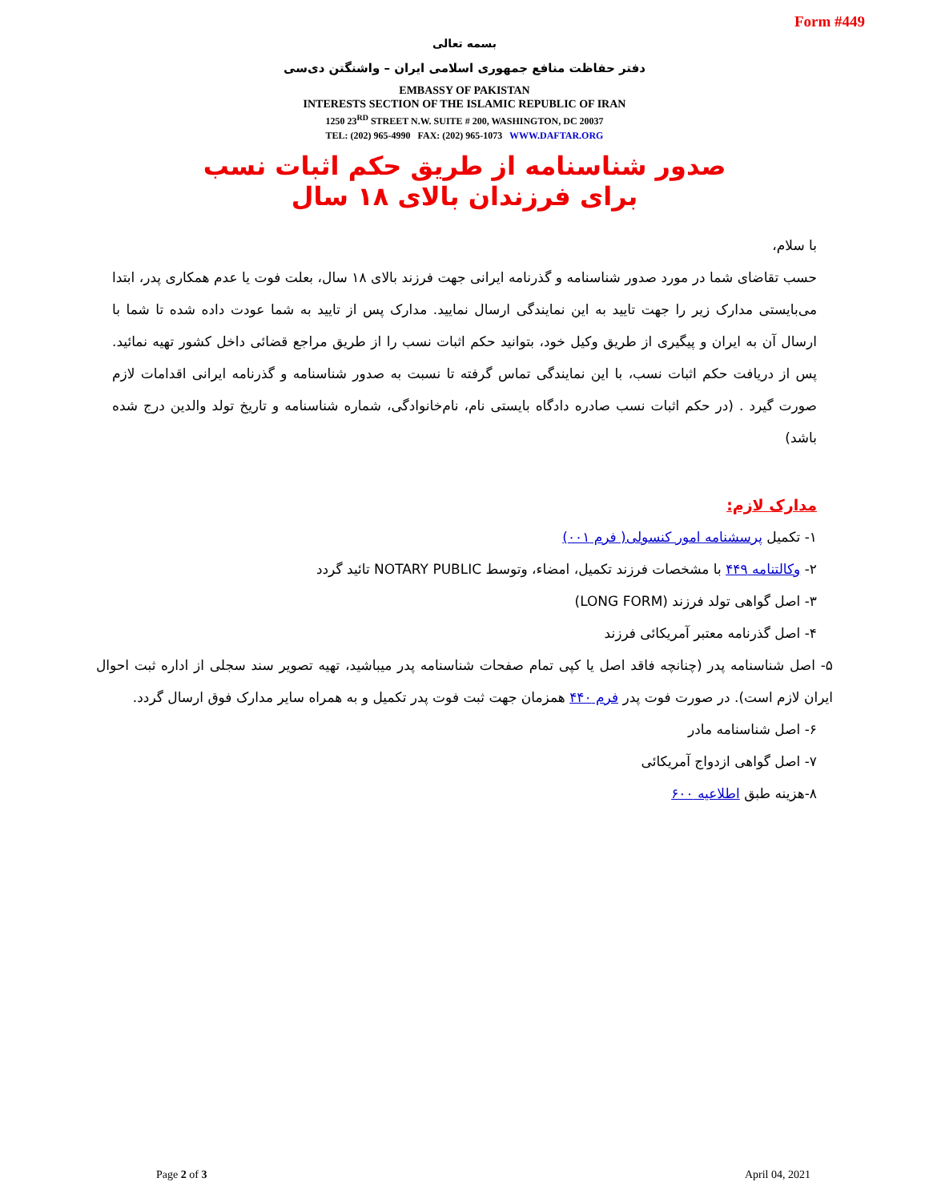Form #449
بسمه تعالی
دفتر حفاظت منافع جمهوری اسلامی ایران – واشنگتن دی‌سی
EMBASSY OF PAKISTAN
INTERESTS SECTION OF THE ISLAMIC REPUBLIC OF IRAN
1250 23<sup>RD</sup> STREET N.W. SUITE # 200, WASHINGTON, DC 20037
TEL: (202) 965-4990 FAX: (202) 965-1073 WWW.DAFTAR.ORG
صدور شناسنامه از طریق حکم اثبات نسب
برای فرزندان بالای ۱۸ سال
با سلام،
حسب تقاضای شما در مورد صدور شناسنامه و گذرنامه ایرانی جهت فرزند بالای ۱۸ سال، بعلت فوت یا عدم همکاری پدر، ابتدا می‌بایستی مدارک زیر را جهت تایید به این نمایندگی ارسال نمایید. مدارک پس از تایید به شما عودت داده شده تا شما با ارسال آن به ایران و پیگیری از طریق وکیل خود، بتوانید حکم اثبات نسب را از طریق مراجع قضائی داخل کشور تهیه نمائید. پس از دریافت حکم اثبات نسب، با این نمایندگی تماس گرفته تا نسبت به صدور شناسنامه و گذرنامه ایرانی اقدامات لازم صورت گیرد . (در حکم اثبات نسب صادره دادگاه بایستی نام، نام‌خانوادگی، شماره شناسنامه و تاریخ تولد والدین درج شده باشد)
مدارک لازم:
۱- تکمیل پرسشنامه امور کنسولی( فرم ۰۰۱)
۲- وکالتنامه ۴۴۹ با مشخصات فرزند تکمیل، امضاء، وتوسط NOTARY PUBLIC تائید گردد
۳- اصل گواهی تولد فرزند (LONG FORM)
۴- اصل گذرنامه معتبر آمریکائی فرزند
۵- اصل شناسنامه پدر (چنانچه فاقد اصل یا کپی تمام صفحات شناسنامه پدر میباشید، تهیه تصویر سند سجلی از اداره ثبت احوال ایران لازم است). در صورت فوت پدر فرم ۴۴۰ همزمان جهت ثبت فوت پدر تکمیل و به همراه سایر مدارک فوق ارسال گردد.
۶- اصل شناسنامه مادر
۷- اصل گواهی ازدواج آمریکائی
۸-هزینه طبق اطلاعیه ۶۰۰
Page 2 of 3 April 04, 2021